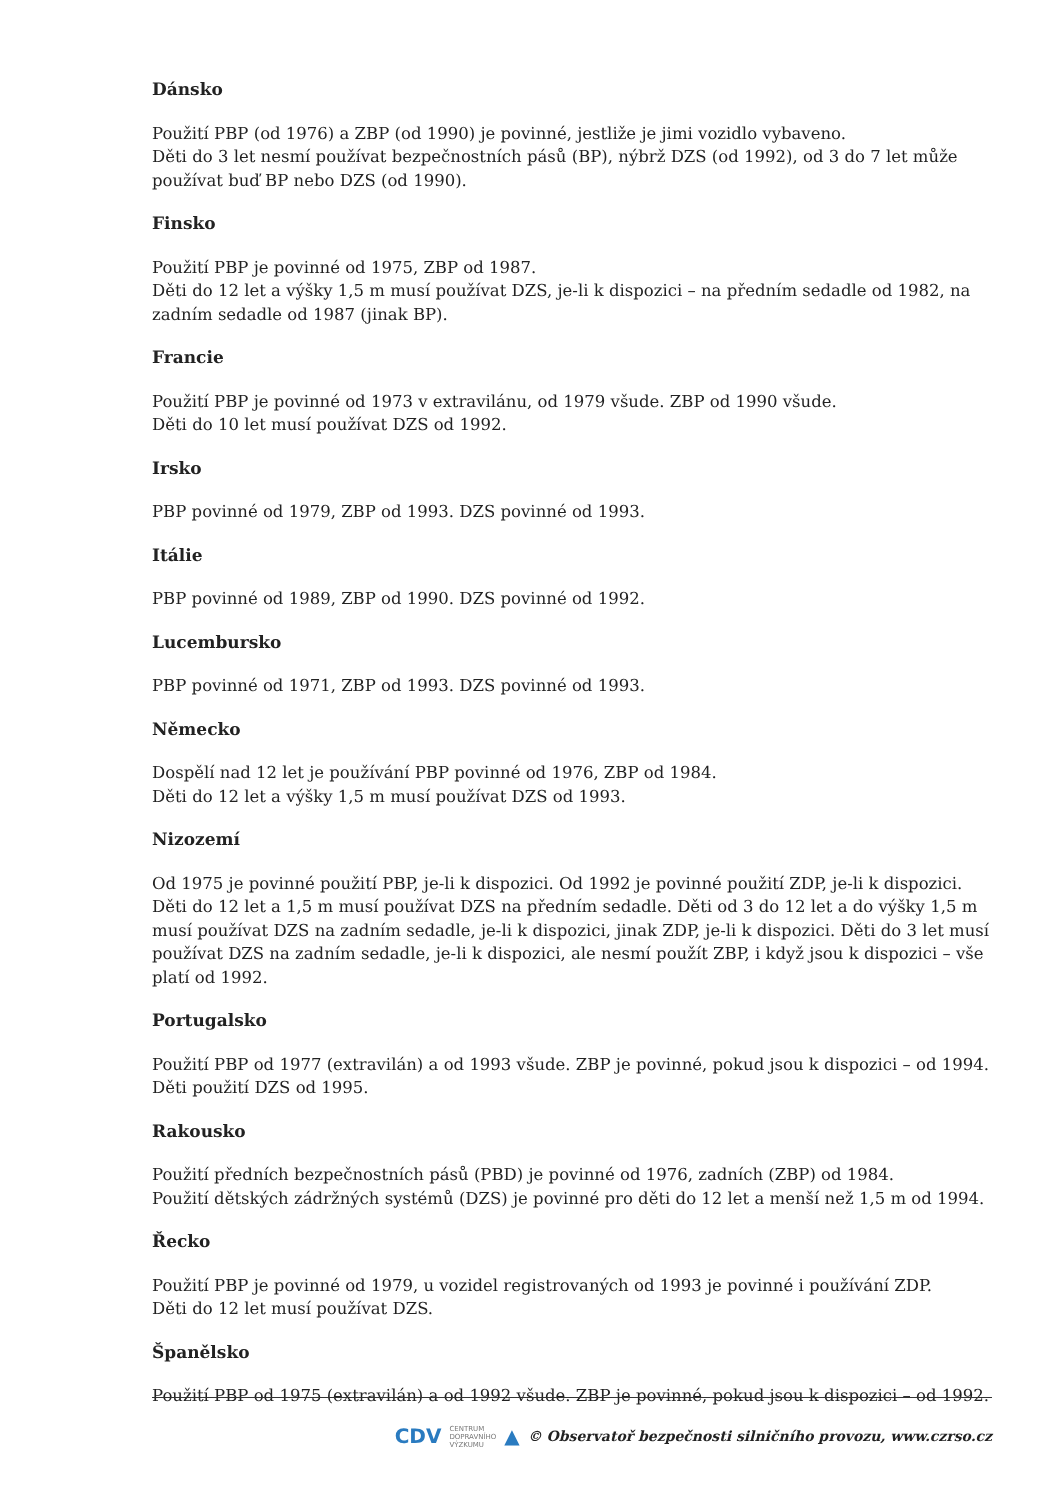Dánsko
Použití PBP (od 1976) a ZBP (od 1990) je povinné, jestliže je jimi vozidlo vybaveno.
Děti do 3 let nesmí používat bezpečnostních pásů (BP), nýbrž DZS (od 1992), od 3 do 7 let může používat buď BP nebo DZS (od 1990).
Finsko
Použití PBP je povinné od 1975, ZBP od 1987.
Děti do 12 let a výšky 1,5 m musí používat DZS, je-li k dispozici – na předním sedadle od 1982, na zadním sedadle od 1987 (jinak BP).
Francie
Použití PBP je povinné od 1973 v extravilánu, od 1979 všude. ZBP od 1990 všude.
Děti do 10 let musí používat DZS od 1992.
Irsko
PBP povinné od 1979, ZBP od 1993. DZS povinné od 1993.
Itálie
PBP povinné od 1989, ZBP od 1990. DZS povinné od 1992.
Lucembursko
PBP povinné od 1971, ZBP od 1993. DZS povinné od 1993.
Německo
Dospělí nad 12 let je používání PBP povinné od 1976, ZBP od 1984.
Děti do 12 let a výšky 1,5 m musí používat DZS od 1993.
Nizozemí
Od 1975 je povinné použití PBP, je-li k dispozici. Od 1992 je povinné použití ZDP, je-li k dispozici. Děti do 12 let a 1,5 m musí používat DZS na předním sedadle. Děti od 3 do 12 let a do výšky 1,5 m musí používat DZS na zadním sedadle, je-li k dispozici, jinak ZDP, je-li k dispozici. Děti do 3 let musí používat DZS na zadním sedadle, je-li k dispozici, ale nesmí použít ZBP, i když jsou k dispozici – vše platí od 1992.
Portugalsko
Použití PBP od 1977 (extravilán) a od 1993 všude. ZBP je povinné, pokud jsou k dispozici – od 1994.
Děti použití DZS od 1995.
Rakousko
Použití předních bezpečnostních pásů (PBD) je povinné od 1976, zadních (ZBP) od 1984.
Použití dětských zádržných systémů (DZS) je povinné pro děti do 12 let a menší než 1,5 m od 1994.
Řecko
Použití PBP je povinné od 1979, u vozidel registrovaných od 1993 je povinné i používání ZDP.
Děti do 12 let musí používat DZS.
Španělsko
Použití PBP od 1975 (extravilán) a od 1992 všude. ZBP je povinné, pokud jsou k dispozici – od 1992.
CDV CENTRUM
DOPRAVNÍHO
VÝZKUMU ▲ © Observatoř bezpečnosti silničního provozu, www.czrso.cz